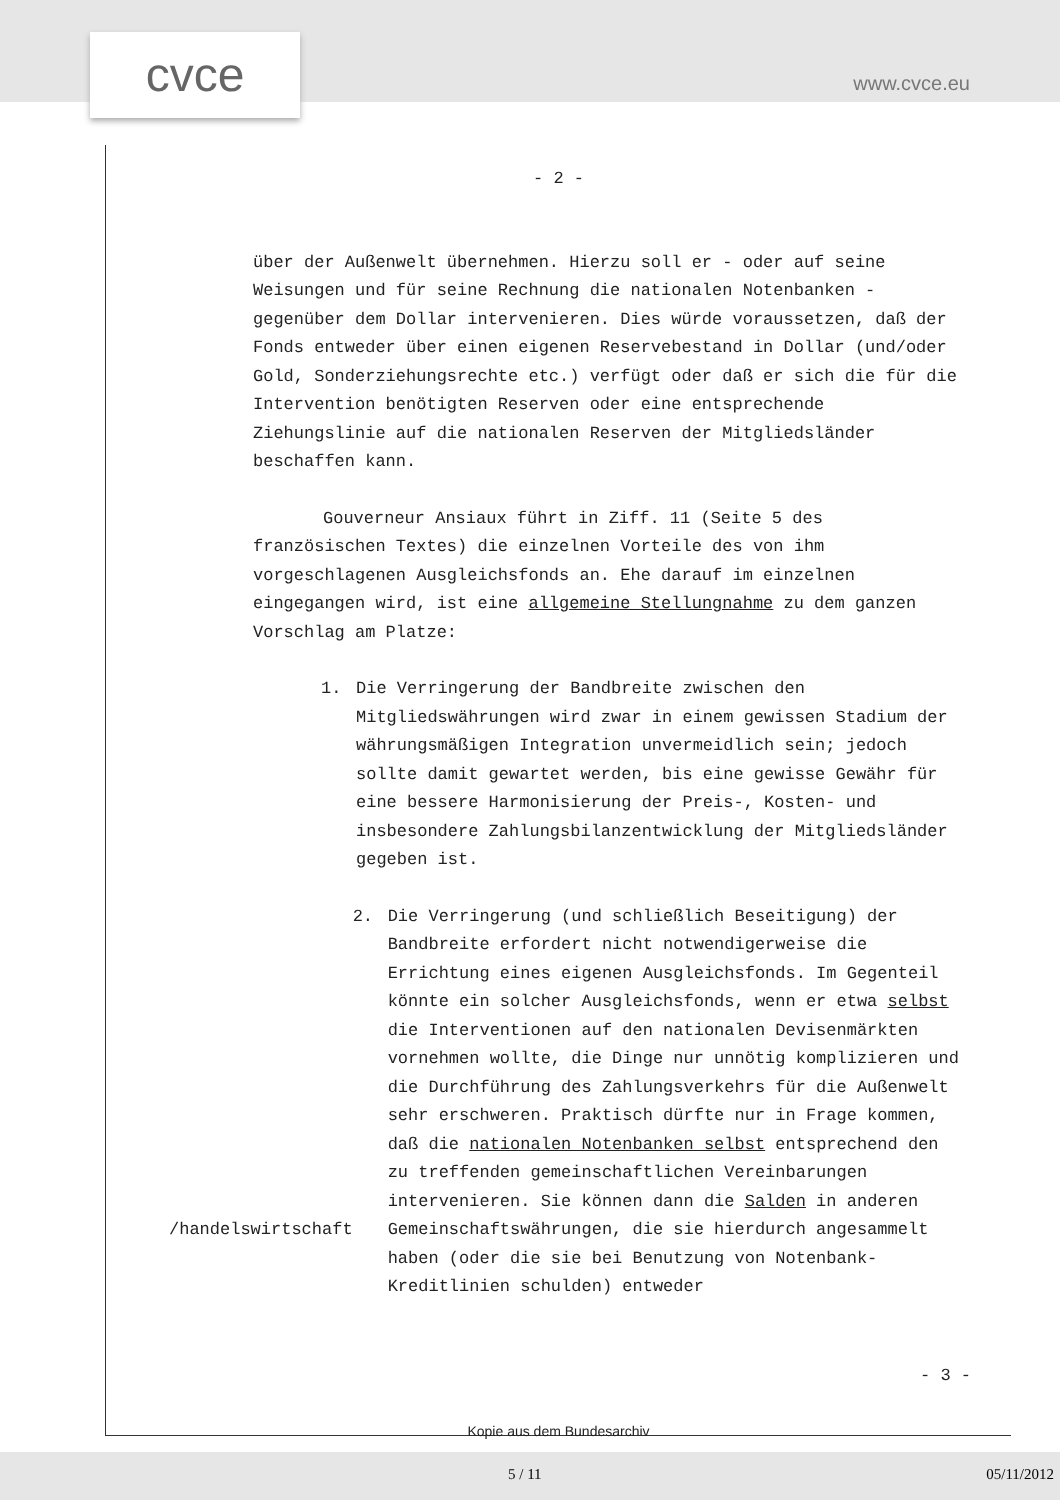cvce www.cvce.eu
- 2 -
über der Außenwelt übernehmen. Hierzu soll er - oder auf seine Weisungen und für seine Rechnung die nationalen Notenbanken - gegenüber dem Dollar intervenieren. Dies würde voraussetzen, daß der Fonds entweder über einen eigenen Reservebestand in Dollar (und/oder Gold, Sonderziehungsrechte etc.) verfügt oder daß er sich die für die Intervention benötigten Reserven oder eine entsprechende Ziehungslinie auf die nationalen Reserven der Mitgliedsländer beschaffen kann.
Gouverneur Ansiaux führt in Ziff. 11 (Seite 5 des französischen Textes) die einzelnen Vorteile des von ihm vorgeschlagenen Ausgleichsfonds an. Ehe darauf im einzelnen eingegangen wird, ist eine allgemeine Stellungnahme zu dem ganzen Vorschlag am Platze:
1. Die Verringerung der Bandbreite zwischen den Mitgliedswährungen wird zwar in einem gewissen Stadium der währungsmäßigen Integration unvermeidlich sein; jedoch sollte damit gewartet werden, bis eine gewisse Gewähr für eine bessere Harmonisierung der Preis-, Kosten- und insbesondere Zahlungsbilanzentwicklung der Mitgliedsländer gegeben ist.
/handelswirtschaft
2. Die Verringerung (und schließlich Beseitigung) der Bandbreite erfordert nicht notwendigerweise die Errichtung eines eigenen Ausgleichsfonds. Im Gegenteil könnte ein solcher Ausgleichsfonds, wenn er etwa selbst die Interventionen auf den nationalen Devisenmärkten vornehmen wollte, die Dinge nur unnötig komplizieren und die Durchführung des Zahlungsverkehrs für die Außenwelt sehr erschweren. Praktisch dürfte nur in Frage kommen, daß die nationalen Notenbanken selbst entsprechend den zu treffenden gemeinschaftlichen Vereinbarungen intervenieren. Sie können dann die Salden in anderen Gemeinschaftswährungen, die sie hierdurch angesammelt haben (oder die sie bei Benutzung von Notenbank-Kreditlinien schulden) entweder
- 3 -
Kopie aus dem Bundesarchiv
5 / 11 05/11/2012